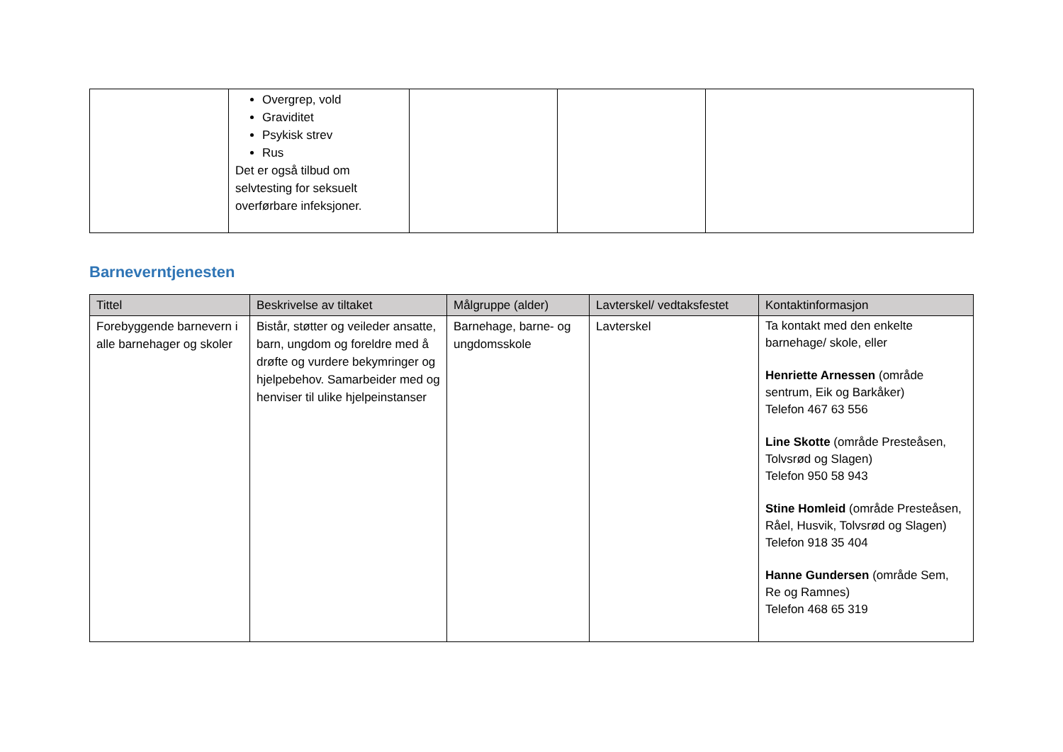| | Overgrep, vold Graviditet Psykisk strev Rus Det er også tilbud om selvtesting for seksuelt overførbare infeksjoner. | | | |
Barneverntjenesten
| Tittel | Beskrivelse av tiltaket | Målgruppe (alder) | Lavterskel/ vedtaksfestet | Kontaktinformasjon |
| --- | --- | --- | --- | --- |
| Forebyggende barnevern i alle barnehager og skoler | Bistår, støtter og veileder ansatte, barn, ungdom og foreldre med å drøfte og vurdere bekymringer og hjelpebehov. Samarbeider med og henviser til ulike hjelpeinstanser | Barnehage, barne- og ungdomsskole | Lavterskel | Ta kontakt med den enkelte barnehage/ skole, eller Henriette Arnessen (område sentrum, Eik og Barkåker) Telefon 467 63 556 Line Skotte (område Presteåsen, Tolvsrød og Slagen) Telefon 950 58 943 Stine Homleid (område Presteåsen, Råel, Husvik, Tolvsrød og Slagen) Telefon 918 35 404 Hanne Gundersen (område Sem, Re og Ramnes) Telefon 468 65 319 |